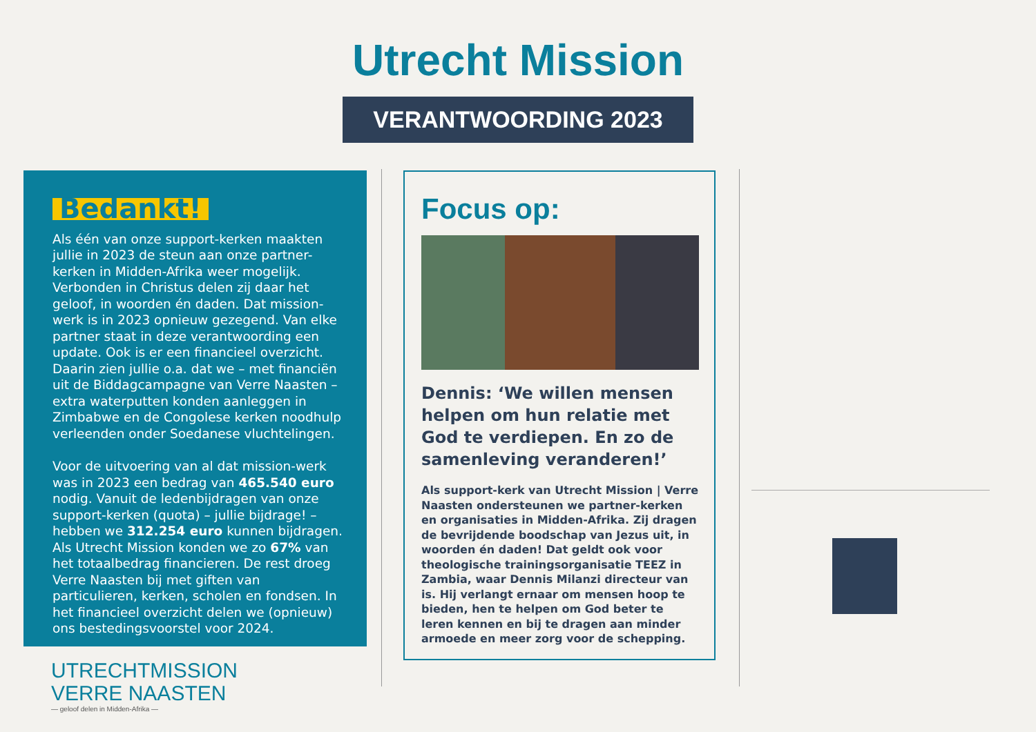Utrecht Mission
VERANTWOORDING 2023
Bedankt!
Als één van onze support-kerken maakten jullie in 2023 de steun aan onze partner-kerken in Midden-Afrika weer mogelijk. Verbonden in Christus delen zij daar het geloof, in woorden én daden. Dat mission-werk is in 2023 opnieuw gezegend. Van elke partner staat in deze verantwoording een update. Ook is er een financieel overzicht. Daarin zien jullie o.a. dat we – met financiën uit de Biddagcampagne van Verre Naasten – extra waterputten konden aanleggen in Zimbabwe en de Congolese kerken noodhulp verleenden onder Soedanese vluchtelingen.
Voor de uitvoering van al dat mission-werk was in 2023 een bedrag van 465.540 euro nodig. Vanuit de ledenbijdragen van onze support-kerken (quota) – jullie bijdrage! – hebben we 312.254 euro kunnen bijdragen. Als Utrecht Mission konden we zo 67% van het totaalbedrag financieren. De rest droeg Verre Naasten bij met giften van particulieren, kerken, scholen en fondsen. In het financieel overzicht delen we (opnieuw) ons bestedingsvoorstel voor 2024.
Focus op:
Dennis: ‘We willen mensen helpen om hun relatie met God te verdiepen. En zo de samenleving veranderen!’
Als support-kerk van Utrecht Mission | Verre Naasten ondersteunen we partner-kerken en organisaties in Midden-Afrika. Zij dragen de bevrijdende boodschap van Jezus uit, in woorden én daden! Dat geldt ook voor theologische trainingsorganisatie TEEZ in Zambia, waar Dennis Milanzi directeur van is. Hij verlangt ernaar om mensen hoop te bieden, hen te helpen om God beter te leren kennen en bij te dragen aan minder armoede en meer zorg voor de schepping.
UTRECHTMISSION
VERRE NAASTEN
— geloof delen in Midden-Afrika —